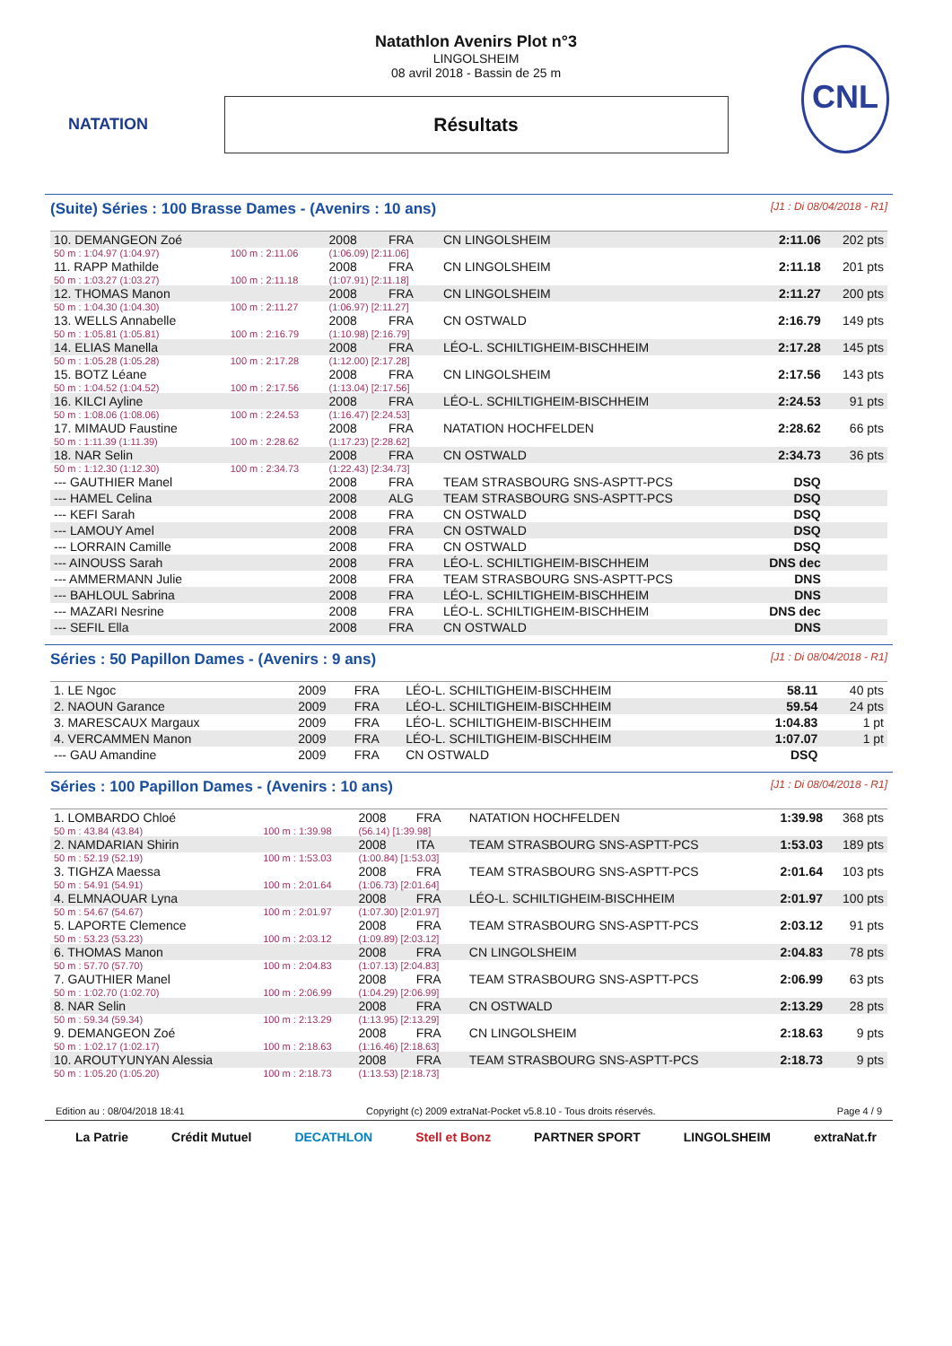NATATION CNL
Natathlon Avenirs Plot n°3
LINGOLSHEIM
08 avril 2018 - Bassin de 25 m
Résultats
(Suite) Séries : 100 Brasse Dames - (Avenirs : 10 ans) [J1 : Di 08/04/2018 - R1]
| 10. DEMANGEON Zoé | | 2008 | FRA | CN LINGOLSHEIM | 2:11.06 | 202 pts |
| 50 m : 1:04.97 (1:04.97) | 100 m : 2:11.06 | (1:06.09) [2:11.06] | | | | |
| 11. RAPP Mathilde | | 2008 | FRA | CN LINGOLSHEIM | 2:11.18 | 201 pts |
| 50 m : 1:03.27 (1:03.27) | 100 m : 2:11.18 | (1:07.91) [2:11.18] | | | | |
| 12. THOMAS Manon | | 2008 | FRA | CN LINGOLSHEIM | 2:11.27 | 200 pts |
| 50 m : 1:04.30 (1:04.30) | 100 m : 2:11.27 | (1:06.97) [2:11.27] | | | | |
| 13. WELLS Annabelle | | 2008 | FRA | CN OSTWALD | 2:16.79 | 149 pts |
| 50 m : 1:05.81 (1:05.81) | 100 m : 2:16.79 | (1:10.98) [2:16.79] | | | | |
| 14. ELIAS Manella | | 2008 | FRA | LÉO-L. SCHILTIGHEIM-BISCHHEIM | 2:17.28 | 145 pts |
| 50 m : 1:05.28 (1:05.28) | 100 m : 2:17.28 | (1:12.00) [2:17.28] | | | | |
| 15. BOTZ Léane | | 2008 | FRA | CN LINGOLSHEIM | 2:17.56 | 143 pts |
| 50 m : 1:04.52 (1:04.52) | 100 m : 2:17.56 | (1:13.04) [2:17.56] | | | | |
| 16. KILCI Ayline | | 2008 | FRA | LÉO-L. SCHILTIGHEIM-BISCHHEIM | 2:24.53 | 91 pts |
| 50 m : 1:08.06 (1:08.06) | 100 m : 2:24.53 | (1:16.47) [2:24.53] | | | | |
| 17. MIMAUD Faustine | | 2008 | FRA | NATATION HOCHFELDEN | 2:28.62 | 66 pts |
| 50 m : 1:11.39 (1:11.39) | 100 m : 2:28.62 | (1:17.23) [2:28.62] | | | | |
| 18. NAR Selin | | 2008 | FRA | CN OSTWALD | 2:34.73 | 36 pts |
| 50 m : 1:12.30 (1:12.30) | 100 m : 2:34.73 | (1:22.43) [2:34.73] | | | | |
| --- GAUTHIER Manel | | 2008 | FRA | TEAM STRASBOURG SNS-ASPTT-PCS | DSQ | |
| --- HAMEL Celina | | 2008 | ALG | TEAM STRASBOURG SNS-ASPTT-PCS | DSQ | |
| --- KEFI Sarah | | 2008 | FRA | CN OSTWALD | DSQ | |
| --- LAMOUY Amel | | 2008 | FRA | CN OSTWALD | DSQ | |
| --- LORRAIN Camille | | 2008 | FRA | CN OSTWALD | DSQ | |
| --- AINOUSS Sarah | | 2008 | FRA | LÉO-L. SCHILTIGHEIM-BISCHHEIM | DNS dec | |
| --- AMMERMANN Julie | | 2008 | FRA | TEAM STRASBOURG SNS-ASPTT-PCS | DNS | |
| --- BAHLOUL Sabrina | | 2008 | FRA | LÉO-L. SCHILTIGHEIM-BISCHHEIM | DNS | |
| --- MAZARI Nesrine | | 2008 | FRA | LÉO-L. SCHILTIGHEIM-BISCHHEIM | DNS dec | |
| --- SEFIL Ella | | 2008 | FRA | CN OSTWALD | DNS | |
Séries : 50 Papillon Dames - (Avenirs : 9 ans) [J1 : Di 08/04/2018 - R1]
| 1. LE Ngoc | 2009 | FRA | LÉO-L. SCHILTIGHEIM-BISCHHEIM | 58.11 | 40 pts |
| 2. NAOUN Garance | 2009 | FRA | LÉO-L. SCHILTIGHEIM-BISCHHEIM | 59.54 | 24 pts |
| 3. MARESCAUX Margaux | 2009 | FRA | LÉO-L. SCHILTIGHEIM-BISCHHEIM | 1:04.83 | 1 pt |
| 4. VERCAMMEN Manon | 2009 | FRA | LÉO-L. SCHILTIGHEIM-BISCHHEIM | 1:07.07 | 1 pt |
| --- GAU Amandine | 2009 | FRA | CN OSTWALD | DSQ | |
Séries : 100 Papillon Dames - (Avenirs : 10 ans) [J1 : Di 08/04/2018 - R1]
| 1. LOMBARDO Chloé | | 2008 | FRA | NATATION HOCHFELDEN | 1:39.98 | 368 pts |
| 50 m : 43.84 (43.84) | 100 m : 1:39.98 | (56.14) [1:39.98] | | | | |
| 2. NAMDARIAN Shirin | | 2008 | ITA | TEAM STRASBOURG SNS-ASPTT-PCS | 1:53.03 | 189 pts |
| 50 m : 52.19 (52.19) | 100 m : 1:53.03 | (1:00.84) [1:53.03] | | | | |
| 3. TIGHZA Maessa | | 2008 | FRA | TEAM STRASBOURG SNS-ASPTT-PCS | 2:01.64 | 103 pts |
| 50 m : 54.91 (54.91) | 100 m : 2:01.64 | (1:06.73) [2:01.64] | | | | |
| 4. ELMNAOUAR Lyna | | 2008 | FRA | LÉO-L. SCHILTIGHEIM-BISCHHEIM | 2:01.97 | 100 pts |
| 50 m : 54.67 (54.67) | 100 m : 2:01.97 | (1:07.30) [2:01.97] | | | | |
| 5. LAPORTE Clemence | | 2008 | FRA | TEAM STRASBOURG SNS-ASPTT-PCS | 2:03.12 | 91 pts |
| 50 m : 53.23 (53.23) | 100 m : 2:03.12 | (1:09.89) [2:03.12] | | | | |
| 6. THOMAS Manon | | 2008 | FRA | CN LINGOLSHEIM | 2:04.83 | 78 pts |
| 50 m : 57.70 (57.70) | 100 m : 2:04.83 | (1:07.13) [2:04.83] | | | | |
| 7. GAUTHIER Manel | | 2008 | FRA | TEAM STRASBOURG SNS-ASPTT-PCS | 2:06.99 | 63 pts |
| 50 m : 1:02.70 (1:02.70) | 100 m : 2:06.99 | (1:04.29) [2:06.99] | | | | |
| 8. NAR Selin | | 2008 | FRA | CN OSTWALD | 2:13.29 | 28 pts |
| 50 m : 59.34 (59.34) | 100 m : 2:13.29 | (1:13.95) [2:13.29] | | | | |
| 9. DEMANGEON Zoé | | 2008 | FRA | CN LINGOLSHEIM | 2:18.63 | 9 pts |
| 50 m : 1:02.17 (1:02.17) | 100 m : 2:18.63 | (1:16.46) [2:18.63] | | | | |
| 10. AROUTYUNYAN Alessia | | 2008 | FRA | TEAM STRASBOURG SNS-ASPTT-PCS | 2:18.73 | 9 pts |
| 50 m : 1:05.20 (1:05.20) | 100 m : 2:18.73 | (1:13.53) [2:18.73] | | | | |
Edition au : 08/04/2018 18:41 Copyright (c) 2009 extraNat-Pocket v5.8.10 - Tous droits réservés. Page 4 / 9
La Patrie Crédit Mutuel DECATHLON Stell et Bonz PARTNER SPORT LINGOLSHEIM extraNat.fr